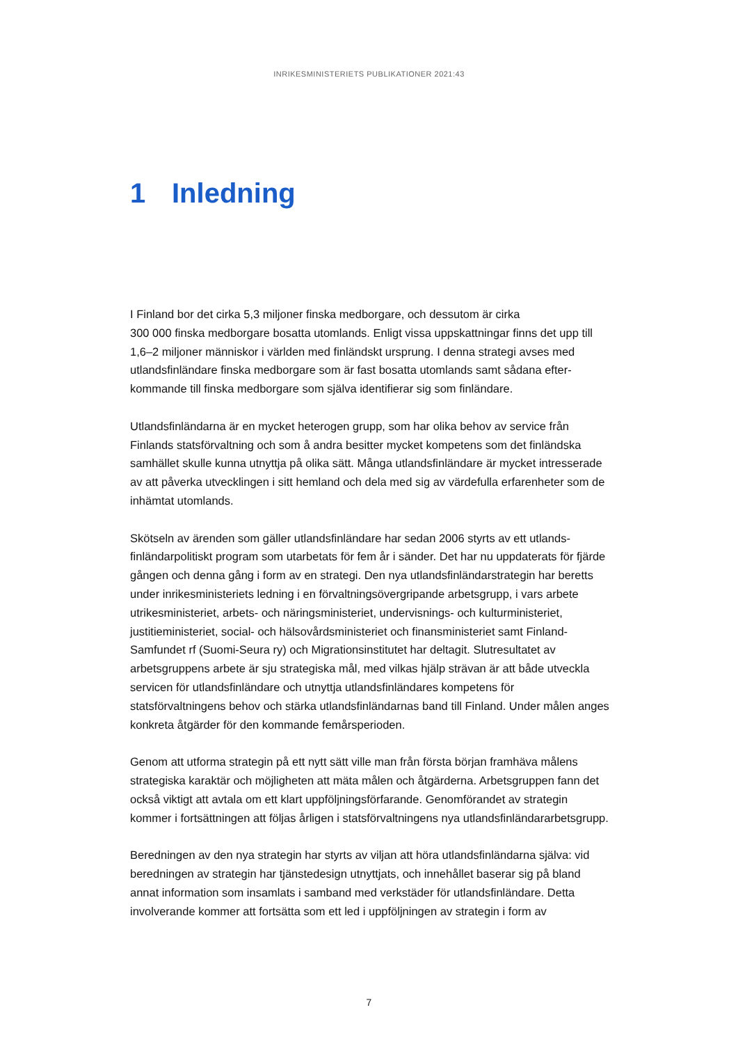INRIKESMINISTERIETS PUBLIKATIONER 2021:43
1 Inledning
I Finland bor det cirka 5,3 miljoner finska medborgare, och dessutom är cirka
300 000 finska medborgare bosatta utomlands. Enligt vissa uppskattningar finns det upp till 1,6–2 miljoner människor i världen med finländskt ursprung. I denna strategi avses med utlandsfinländare finska medborgare som är fast bosatta utomlands samt sådana efter­kommande till finska medborgare som själva identifierar sig som finländare.
Utlandsfinländarna är en mycket heterogen grupp, som har olika behov av service från Finlands statsförvaltning och som å andra besitter mycket kompetens som det finländska samhället skulle kunna utnyttja på olika sätt. Många utlandsfinländare är mycket intres­serade av att påverka utvecklingen i sitt hemland och dela med sig av värdefulla erfaren­heter som de inhämtat utomlands.
Skötseln av ärenden som gäller utlandsfinländare har sedan 2006 styrts av ett utlands­finländarpolitiskt program som utarbetats för fem år i sänder. Det har nu uppdaterats för fjärde gången och denna gång i form av en strategi. Den nya utlandsfinländarstrategin har beretts under inrikesministeriets ledning i en förvaltningsövergripande arbetsgrupp, i vars arbete utrikesministeriet, arbets- och näringsministeriet, undervisnings- och kultur­ministeriet, justitieministeriet, social- och hälsovårdsministeriet och finansministeriet samt Finland-Samfundet rf (Suomi-Seura ry) och Migrationsinstitutet har deltagit. Slutresulta­tet av arbetsgruppens arbete är sju strategiska mål, med vilkas hjälp strävan är att både utveckla servicen för utlandsfinländare och utnyttja utlandsfinländares kompetens för statsförvaltningens behov och stärka utlandsfinländarnas band till Finland. Under målen anges konkreta åtgärder för den kommande femårsperioden.
Genom att utforma strategin på ett nytt sätt ville man från första början framhäva målens strategiska karaktär och möjligheten att mäta målen och åtgärderna. Arbets­gruppen fann det också viktigt att avtala om ett klart uppföljningsförfarande. Genom­förandet av strategin kommer i fortsättningen att följas årligen i statsförvaltningens nya utlandsfinländararbetsgrupp.
Beredningen av den nya strategin har styrts av viljan att höra utlandsfinländarna själva: vid beredningen av strategin har tjänstedesign utnyttjats, och innehållet baserar sig på bland annat information som insamlats i samband med verkstäder för utlandsfinländare. Detta involverande kommer att fortsätta som ett led i uppföljningen av strategin i form av
7